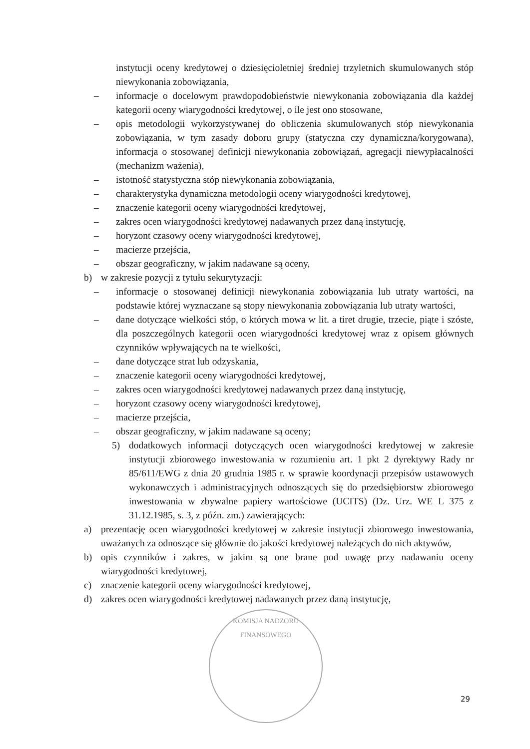instytucji oceny kredytowej o dziesięcioletniej średniej trzyletnich skumulowanych stóp niewykonania zobowiązania,
– informacje o docelowym prawdopodobieństwie niewykonania zobowiązania dla każdej kategorii oceny wiarygodności kredytowej, o ile jest ono stosowane,
– opis metodologii wykorzystywanej do obliczenia skumulowanych stóp niewykonania zobowiązania, w tym zasady doboru grupy (statyczna czy dynamiczna/korygowana), informacja o stosowanej definicji niewykonania zobowiązań, agregacji niewypłacalności (mechanizm ważenia),
– istotność statystyczna stóp niewykonania zobowiązania,
– charakterystyka dynamiczna metodologii oceny wiarygodności kredytowej,
– znaczenie kategorii oceny wiarygodności kredytowej,
– zakres ocen wiarygodności kredytowej nadawanych przez daną instytucję,
– horyzont czasowy oceny wiarygodności kredytowej,
– macierze przejścia,
– obszar geograficzny, w jakim nadawane są oceny,
b) w zakresie pozycji z tytułu sekurytyzacji:
– informacje o stosowanej definicji niewykonania zobowiązania lub utraty wartości, na podstawie której wyznaczane są stopy niewykonania zobowiązania lub utraty wartości,
– dane dotyczące wielkości stóp, o których mowa w lit. a tiret drugie, trzecie, piąte i szóste, dla poszczególnych kategorii ocen wiarygodności kredytowej wraz z opisem głównych czynników wpływających na te wielkości,
– dane dotyczące strat lub odzyskania,
– znaczenie kategorii oceny wiarygodności kredytowej,
– zakres ocen wiarygodności kredytowej nadawanych przez daną instytucję,
– horyzont czasowy oceny wiarygodności kredytowej,
– macierze przejścia,
– obszar geograficzny, w jakim nadawane są oceny;
5) dodatkowych informacji dotyczących ocen wiarygodności kredytowej w zakresie instytucji zbiorowego inwestowania w rozumieniu art. 1 pkt 2 dyrektywy Rady nr 85/611/EWG z dnia 20 grudnia 1985 r. w sprawie koordynacji przepisów ustawowych wykonawczych i administracyjnych odnoszących się do przedsiębiorstw zbiorowego inwestowania w zbywalne papiery wartościowe (UCITS) (Dz. Urz. WE L 375 z 31.12.1985, s. 3, z późn. zm.) zawierających:
a) prezentację ocen wiarygodności kredytowej w zakresie instytucji zbiorowego inwestowania, uważanych za odnoszące się głównie do jakości kredytowej należących do nich aktywów,
b) opis czynników i zakres, w jakim są one brane pod uwagę przy nadawaniu oceny wiarygodności kredytowej,
c) znaczenie kategorii oceny wiarygodności kredytowej,
d) zakres ocen wiarygodności kredytowej nadawanych przez daną instytucję,
KOMISJA NADZORU FINANSOWEGO
29